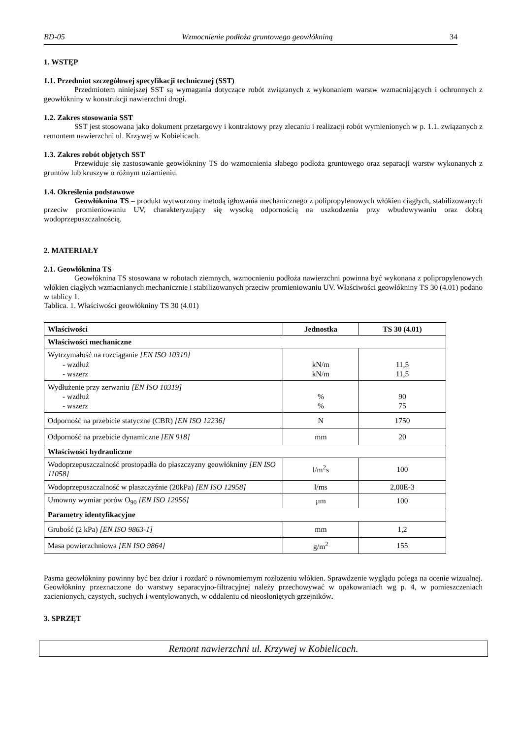BD-05 Wzmocnienie podłoża gruntowego geowłókniną 34
1. WSTĘP
1.1. Przedmiot szczegółowej specyfikacji technicznej (SST)
Przedmiotem niniejszej SST są wymagania dotyczące robót związanych z wykonaniem warstw wzmacniających i ochronnych z geowłókniny w konstrukcji nawierzchni drogi.
1.2. Zakres stosowania SST
SST jest stosowana jako dokument przetargowy i kontraktowy przy zlecaniu i realizacji robót wymienionych w p. 1.1. związanych z remontem nawierzchni ul. Krzywej w Kobielicach.
1.3. Zakres robót objętych SST
Przewiduje się zastosowanie geowłókniny TS do wzmocnienia słabego podłoża gruntowego oraz separacji warstw wykonanych z gruntów lub kruszyw o różnym uziarnieniu.
1.4. Określenia podstawowe
Geowłóknina TS – produkt wytworzony metodą igłowania mechanicznego z polipropylenowych włókien ciągłych, stabilizowanych przeciw promieniowaniu UV, charakteryzujący się wysoką odpornością na uszkodzenia przy wbudowywaniu oraz dobrą wodoprzepuszczalnością.
2. MATERIAŁY
2.1. Geowłóknina TS
Geowłóknina TS stosowana w robotach ziemnych, wzmocnieniu podłoża nawierzchni powinna być wykonana z polipropylenowych włókien ciągłych wzmacnianych mechanicznie i stabilizowanych przeciw promieniowaniu UV. Właściwości geowłókniny TS 30 (4.01) podano w tablicy 1.
Tablica. 1. Właściwości geowłókniny TS 30 (4.01)
| Właściwości | Jednostka | TS 30 (4.01) |
| --- | --- | --- |
| Właściwości mechaniczne | | |
| Wytrzymałość na rozciąganie [EN ISO 10319] - wzdłuż - wszerz | kN/m kN/m | 11,5 11,5 |
| Wydłużenie przy zerwaniu [EN ISO 10319] - wzdłuż - wszerz | % % | 90 75 |
| Odporność na przebicie statyczne (CBR) [EN ISO 12236] | N | 1750 |
| Odporność na przebicie dynamiczne [EN 918] | mm | 20 |
| Właściwości hydrauliczne | | |
| Wodoprzepuszczalność prostopadła do płaszczyzny geowłókniny [EN ISO 11058] | l/m<sup>2</sup>s | 100 |
| Wodoprzepuszczalność w płaszczyźnie (20kPa) [EN ISO 12958] | l/ms | 2,00E-3 |
| Umowny wymiar porów O<sub>90</sub> [EN ISO 12956] | µm | 100 |
| Parametry identyfikacyjne | | |
| Grubość (2 kPa) [EN ISO 9863-1] | mm | 1,2 |
| Masa powierzchniowa [EN ISO 9864] | g/m<sup>2</sup> | 155 |
Pasma geowłókniny powinny być bez dziur i rozdarć o równomiernym rozłożeniu włókien. Sprawdzenie wyglądu polega na ocenie wizualnej. Geowłókniny przeznaczone do warstwy separacyjno-filtracyjnej należy przechowywać w opakowaniach wg p. 4, w pomieszczeniach zacienionych, czystych, suchych i wentylowanych, w oddaleniu od nieosłoniętych grzejników.
3. SPRZĘT
Remont nawierzchni ul. Krzywej w Kobielicach.